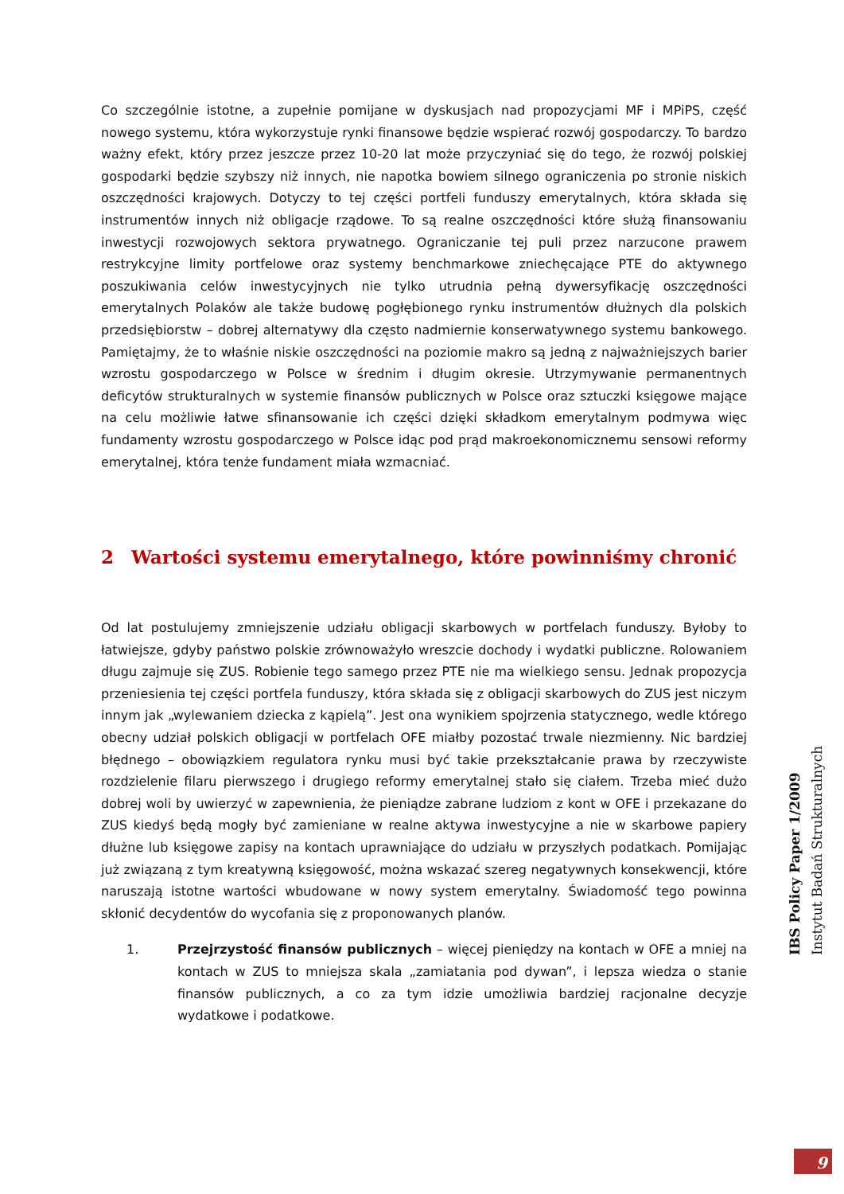Co szczególnie istotne, a zupełnie pomijane w dyskusjach nad propozycjami MF i MPiPS, część nowego systemu, która wykorzystuje rynki finansowe będzie wspierać rozwój gospodarczy. To bardzo ważny efekt, który przez jeszcze przez 10-20 lat może przyczyniać się do tego, że rozwój polskiej gospodarki będzie szybszy niż innych, nie napotka bowiem silnego ograniczenia po stronie niskich oszczędności krajowych. Dotyczy to tej części portfeli funduszy emerytalnych, która składa się instrumentów innych niż obligacje rządowe. To są realne oszczędności które służą finansowaniu inwestycji rozwojowych sektora prywatnego. Ograniczanie tej puli przez narzucone prawem restrykcyjne limity portfelowe oraz systemy benchmarkowe zniechęcające PTE do aktywnego poszukiwania celów inwestycyjnych nie tylko utrudnia pełną dywersyfikację oszczędności emerytalnych Polaków ale także budowę pogłębionego rynku instrumentów dłużnych dla polskich przedsiębiorstw – dobrej alternatywy dla często nadmiernie konserwatywnego systemu bankowego. Pamiętajmy, że to właśnie niskie oszczędności na poziomie makro są jedną z najważniejszych barier wzrostu gospodarczego w Polsce w średnim i długim okresie. Utrzymywanie permanentnych deficytów strukturalnych w systemie finansów publicznych w Polsce oraz sztuczki księgowe mające na celu możliwie łatwe sfinansowanie ich części dzięki składkom emerytalnym podmywa więc fundamenty wzrostu gospodarczego w Polsce idąc pod prąd makroekonomicznemu sensowi reformy emerytalnej, która tenże fundament miała wzmacniać.
2 Wartości systemu emerytalnego, które powinniśmy chronić
Od lat postulujemy zmniejszenie udziału obligacji skarbowych w portfelach funduszy. Byłoby to łatwiejsze, gdyby państwo polskie zrównoważyło wreszcie dochody i wydatki publiczne. Rolowaniem długu zajmuje się ZUS. Robienie tego samego przez PTE nie ma wielkiego sensu. Jednak propozycja przeniesienia tej części portfela funduszy, która składa się z obligacji skarbowych do ZUS jest niczym innym jak „wylewaniem dziecka z kąpielą”. Jest ona wynikiem spojrzenia statycznego, wedle którego obecny udział polskich obligacji w portfelach OFE miałby pozostać trwale niezmienny. Nic bardziej błędnego – obowiązkiem regulatora rynku musi być takie przekształcanie prawa by rzeczywiste rozdzielenie filaru pierwszego i drugiego reformy emerytalnej stało się ciałem. Trzeba mieć dużo dobrej woli by uwierzyć w zapewnienia, że pieniądze zabrane ludziom z kont w OFE i przekazane do ZUS kiedyś będą mogły być zamieniane w realne aktywa inwestycyjne a nie w skarbowe papiery dłużne lub księgowe zapisy na kontach uprawniające do udziału w przyszłych podatkach. Pomijając już związaną z tym kreatywną księgowość, można wskazać szereg negatywnych konsekwencji, które naruszają istotne wartości wbudowane w nowy system emerytalny. Świadomość tego powinna skłonić decydentów do wycofania się z proponowanych planów.
1. Przejrzystość finansów publicznych – więcej pieniędzy na kontach w OFE a mniej na kontach w ZUS to mniejsza skala „zamiatania pod dywan”, i lepsza wiedza o stanie finansów publicznych, a co za tym idzie umożliwia bardziej racjonalne decyzje wydatkowe i podatkowe.
IBS Policy Paper 1/2009
Instytut Badań Strukturalnych
9